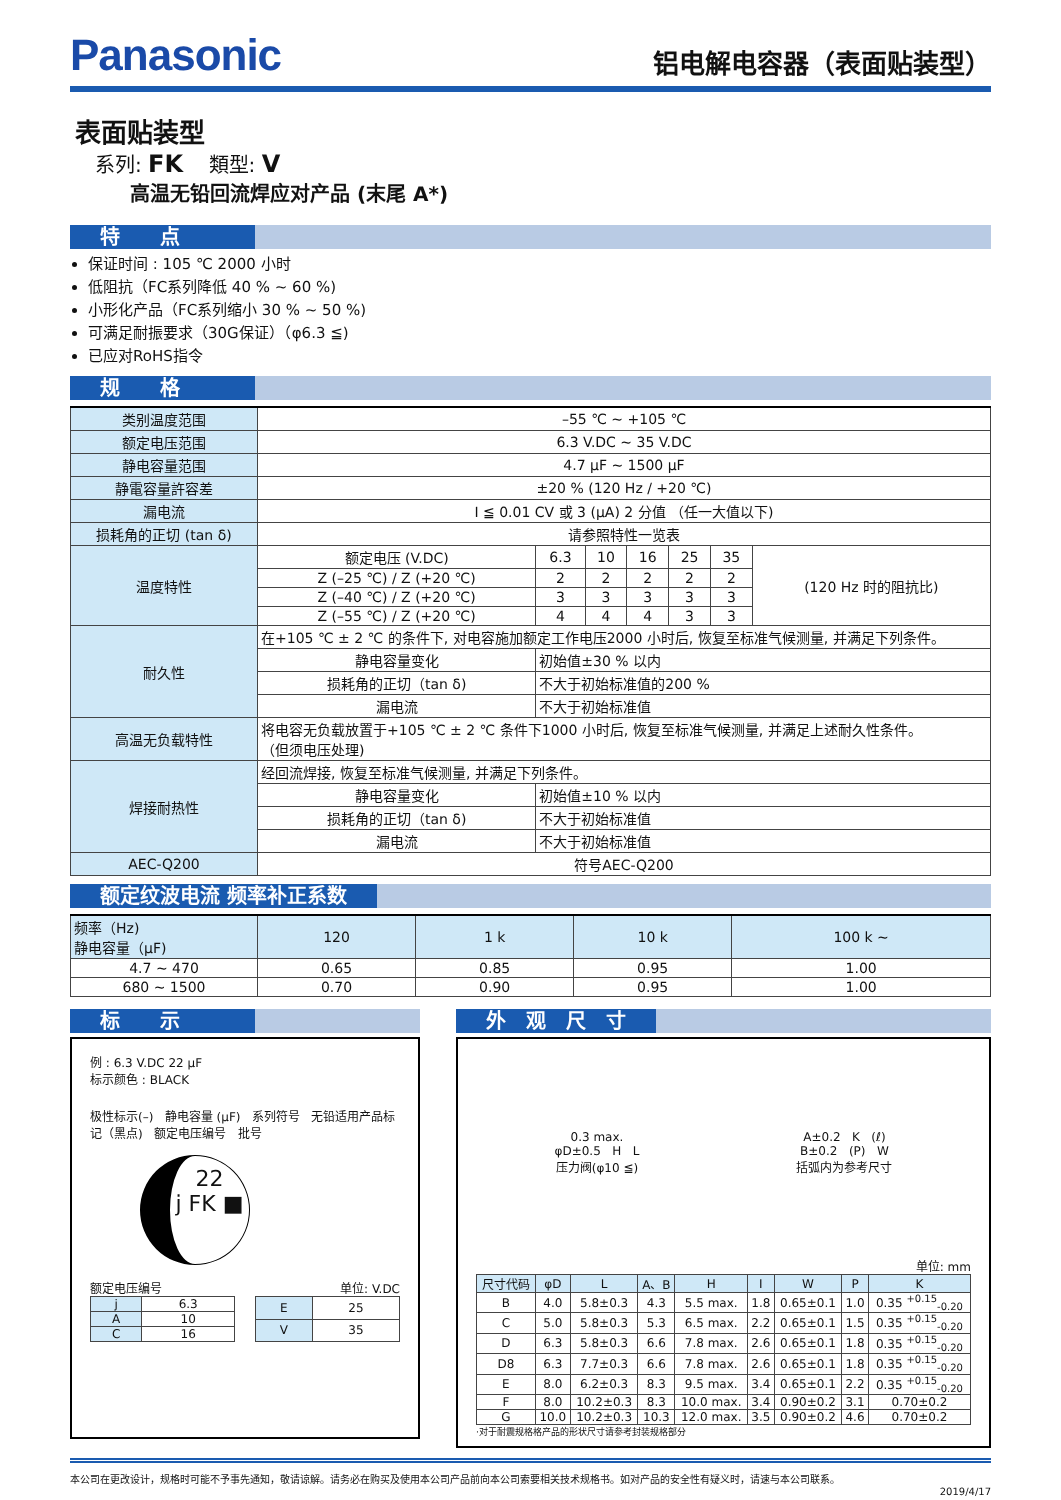Panasonic
铝电解电容器（表面贴装型）
表面贴装型
系列: FK 類型: V
高温无铅回流焊应对产品 (末尾 A*)
特　　点
保证时间 : 105 ℃ 2000 小时
低阻抗（FC系列降低 40 % ~ 60 %)
小形化产品（FC系列缩小 30 % ~ 50 %)
可满足耐振要求（30G保证）（φ6.3 ≦)
已应对RoHS指令
规　　格
| 类别温度范围 | –55 ℃ ~ +105 ℃ | | | | | | |
| 额定电压范围 | 6.3 V.DC ~ 35 V.DC | | | | | | |
| 静电容量范围 | 4.7 μF ~ 1500 μF | | | | | | |
| 静電容量許容差 | ±20 % (120 Hz / +20 ℃) | | | | | | |
| 漏电流 | I ≦ 0.01 CV 或 3 (μA) 2 分值 （任一大值以下) | | | | | | |
| 损耗角的正切 (tan δ) | 请参照特性一览表 | | | | | | |
| 温度特性 | 额定电压 (V.DC) | 6.3 | 10 | 16 | 25 | 35 | (120 Hz 时的阻抗比) |
| | Z (–25 ℃) / Z (+20 ℃) | 2 | 2 | 2 | 2 | 2 | |
| | Z (–40 ℃) / Z (+20 ℃) | 3 | 3 | 3 | 3 | 3 | |
| | Z (–55 ℃) / Z (+20 ℃) | 4 | 4 | 4 | 3 | 3 | |
| 耐久性 | 在+105 ℃ ± 2 ℃ 的条件下, 对电容施加额定工作电压2000 小时后, 恢复至标准气候测量, 并满足下列条件。 | | | | | | |
| | 静电容量变化 | 初始值±30 % 以内 | | | | | |
| | 损耗角的正切（tan δ) | 不大于初始标准值的200 % | | | | | |
| | 漏电流 | 不大于初始标准值 | | | | | |
| 高温无负载特性 | 将电容无负载放置于+105 ℃ ± 2 ℃ 条件下1000 小时后, 恢复至标准气候测量, 并满足上述耐久性条件。 （但须电压处理) | | | | | | |
| 焊接耐热性 | 经回流焊接, 恢复至标准气候测量, 并满足下列条件。 | | | | | | |
| | 静电容量变化 | 初始值±10 % 以内 | | | | | |
| | 损耗角的正切（tan δ) | 不大于初始标准值 | | | | | |
| | 漏电流 | 不大于初始标准值 | | | | | |
| AEC-Q200 | 符号AEC-Q200 | | | | | | |
额定纹波电流 频率补正系数
| 频率（Hz) 静电容量（μF) | 120 | 1 k | 10 k | 100 k ~ |
| --- | --- | --- | --- | --- |
| 4.7 ~ 470 | 0.65 | 0.85 | 0.95 | 1.00 |
| 680 ~ 1500 | 0.70 | 0.90 | 0.95 | 1.00 |
标　　示
例 : 6.3 V.DC 22 μF
标示颜色 : BLACK
极性标示(–) 静电容量 (μF) 系列符号 无铅适用产品标记（黑点) 额定电压编号 批号
22
j FK ■
额定电压编号 单位: V.DC
| j | 6.3 |
| A | 10 |
| C | 16 |
| E | 25 |
| V | 35 |
外　观　尺　寸
0.3 max.
φD±0.5 H L
压力阀(φ10 ≦)
A±0.2 K (ℓ)
B±0.2 (P) W
括弧内为参考尺寸
单位: mm
| 尺寸代码 | φD | L | A、B | H | I | W | P | K |
| B | 4.0 | 5.8±0.3 | 4.3 | 5.5 max. | 1.8 | 0.65±0.1 | 1.0 | 0.35 <sup>+0.15</sup><sub>-0.20</sub> |
| C | 5.0 | 5.8±0.3 | 5.3 | 6.5 max. | 2.2 | 0.65±0.1 | 1.5 | 0.35 <sup>+0.15</sup><sub>-0.20</sub> |
| D | 6.3 | 5.8±0.3 | 6.6 | 7.8 max. | 2.6 | 0.65±0.1 | 1.8 | 0.35 <sup>+0.15</sup><sub>-0.20</sub> |
| D8 | 6.3 | 7.7±0.3 | 6.6 | 7.8 max. | 2.6 | 0.65±0.1 | 1.8 | 0.35 <sup>+0.15</sup><sub>-0.20</sub> |
| E | 8.0 | 6.2±0.3 | 8.3 | 9.5 max. | 3.4 | 0.65±0.1 | 2.2 | 0.35 <sup>+0.15</sup><sub>-0.20</sub> |
| F | 8.0 | 10.2±0.3 | 8.3 | 10.0 max. | 3.4 | 0.90±0.2 | 3.1 | 0.70±0.2 |
| G | 10.0 | 10.2±0.3 | 10.3 | 12.0 max. | 3.5 | 0.90±0.2 | 4.6 | 0.70±0.2 |
·对于耐震规格格产品的形状尺寸请参考封装规格部分
本公司在更改设计，规格时可能不予事先通知，敬请谅解。请务必在购买及使用本公司产品前向本公司索要相关技术规格书。如对产品的安全性有疑义时，请速与本公司联系。
2019/4/17